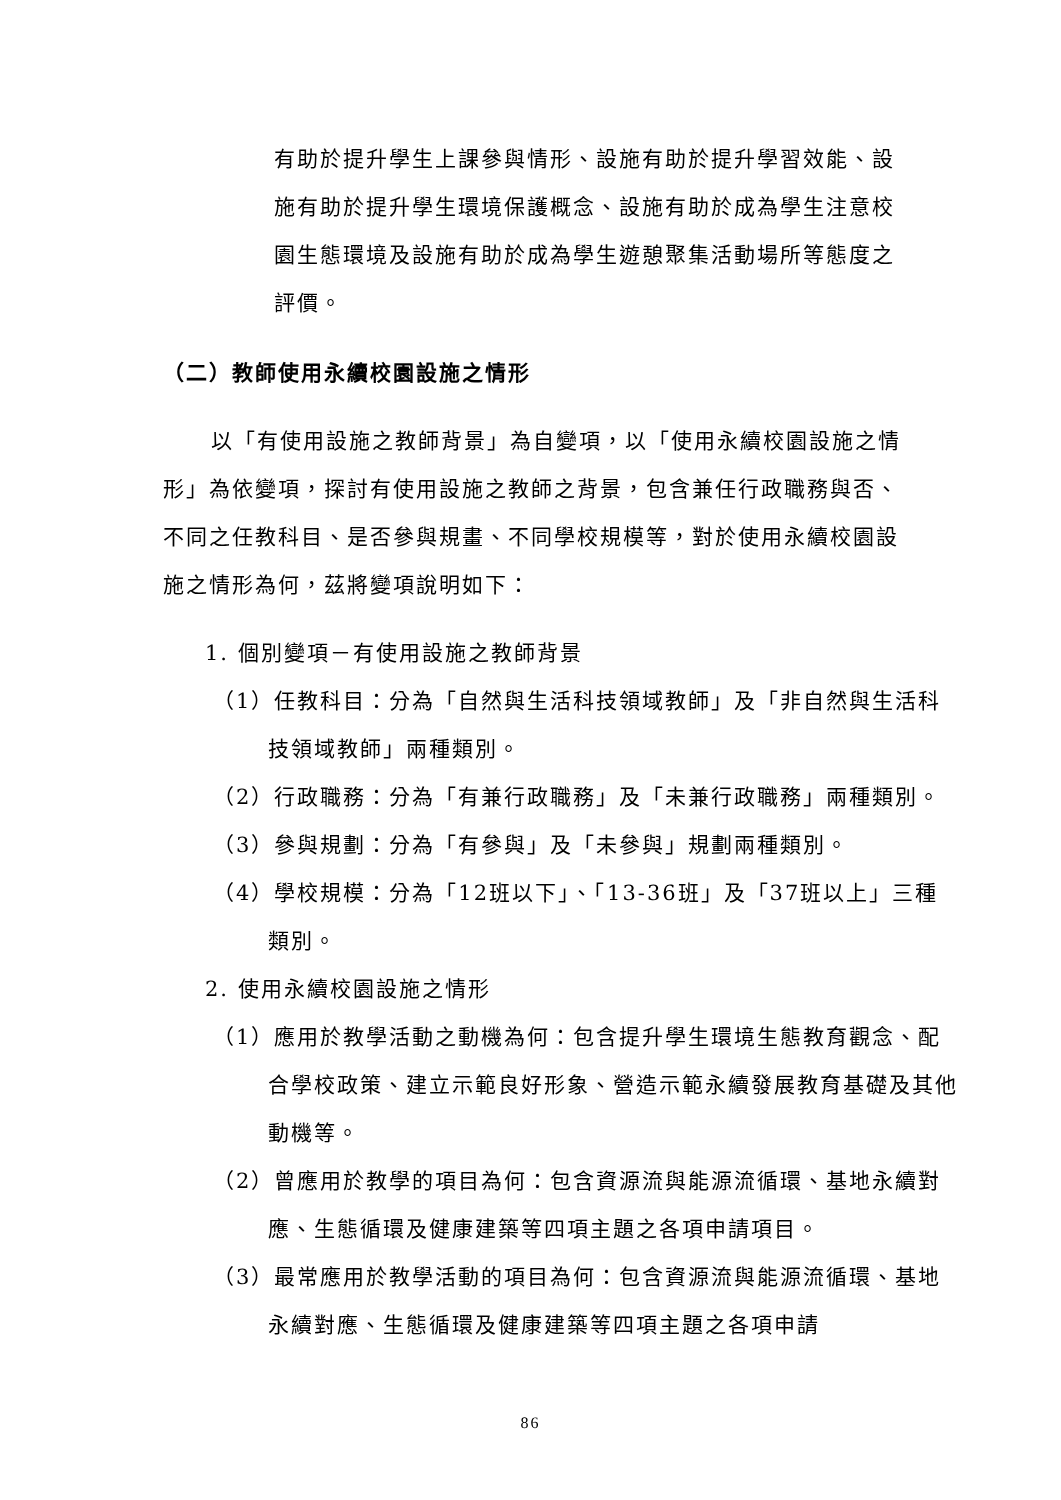有助於提升學生上課參與情形、設施有助於提升學習效能、設施有助於提升學生環境保護概念、設施有助於成為學生注意校園生態環境及設施有助於成為學生遊憩聚集活動場所等態度之評價。
（二）教師使用永續校園設施之情形
以「有使用設施之教師背景」為自變項，以「使用永續校園設施之情形」為依變項，探討有使用設施之教師之背景，包含兼任行政職務與否、不同之任教科目、是否參與規畫、不同學校規模等，對於使用永續校園設施之情形為何，茲將變項說明如下：
1. 個別變項－有使用設施之教師背景
（1）任教科目：分為「自然與生活科技領域教師」及「非自然與生活科技領域教師」兩種類別。
（2）行政職務：分為「有兼行政職務」及「未兼行政職務」兩種類別。
（3）參與規劃：分為「有參與」及「未參與」規劃兩種類別。
（4）學校規模：分為「12班以下」、「13-36班」及「37班以上」三種類別。
2. 使用永續校園設施之情形
（1）應用於教學活動之動機為何：包含提升學生環境生態教育觀念、配合學校政策、建立示範良好形象、營造示範永續發展教育基礎及其他動機等。
（2）曾應用於教學的項目為何：包含資源流與能源流循環、基地永續對應、生態循環及健康建築等四項主題之各項申請項目。
（3）最常應用於教學活動的項目為何：包含資源流與能源流循環、基地永續對應、生態循環及健康建築等四項主題之各項申請
86